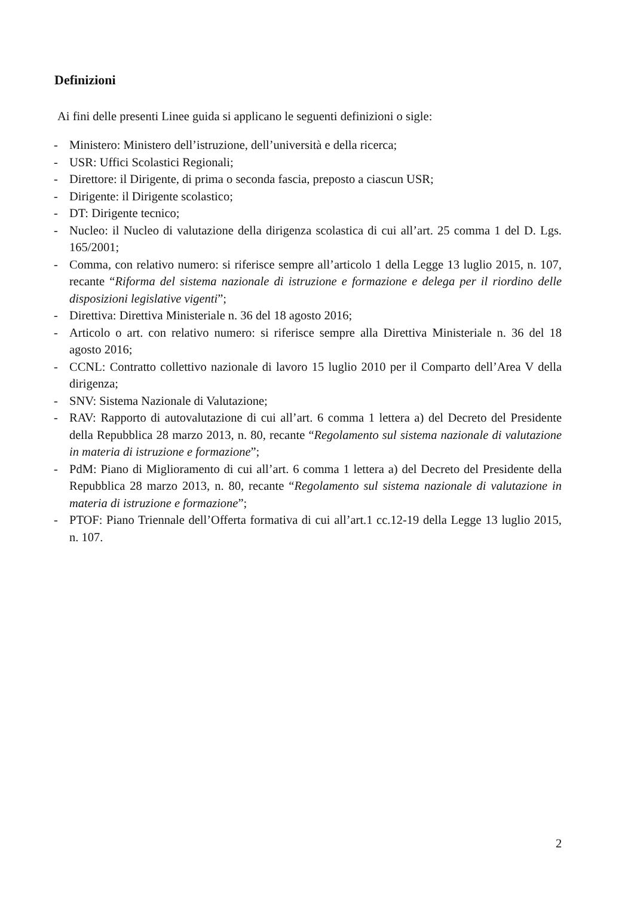Definizioni
Ai fini delle presenti Linee guida si applicano le seguenti definizioni o sigle:
- Ministero: Ministero dell’istruzione, dell’università e della ricerca;
- USR: Uffici Scolastici Regionali;
- Direttore: il Dirigente, di prima o seconda fascia, preposto a ciascun USR;
- Dirigente: il Dirigente scolastico;
- DT: Dirigente tecnico;
- Nucleo: il Nucleo di valutazione della dirigenza scolastica di cui all’art. 25 comma 1 del D. Lgs. 165/2001;
- Comma, con relativo numero: si riferisce sempre all’articolo 1 della Legge 13 luglio 2015, n. 107, recante “Riforma del sistema nazionale di istruzione e formazione e delega per il riordino delle disposizioni legislative vigenti”;
- Direttiva: Direttiva Ministeriale n. 36 del 18 agosto 2016;
- Articolo o art. con relativo numero: si riferisce sempre alla Direttiva Ministeriale n. 36 del 18 agosto 2016;
- CCNL: Contratto collettivo nazionale di lavoro 15 luglio 2010 per il Comparto dell’Area V della dirigenza;
- SNV: Sistema Nazionale di Valutazione;
- RAV: Rapporto di autovalutazione di cui all’art. 6 comma 1 lettera a) del Decreto del Presidente della Repubblica 28 marzo 2013, n. 80, recante “Regolamento sul sistema nazionale di valutazione in materia di istruzione e formazione”;
- PdM: Piano di Miglioramento di cui all’art. 6 comma 1 lettera a) del Decreto del Presidente della Repubblica 28 marzo 2013, n. 80, recante “Regolamento sul sistema nazionale di valutazione in materia di istruzione e formazione”;
- PTOF: Piano Triennale dell’Offerta formativa di cui all’art.1 cc.12-19 della Legge 13 luglio 2015, n. 107.
2